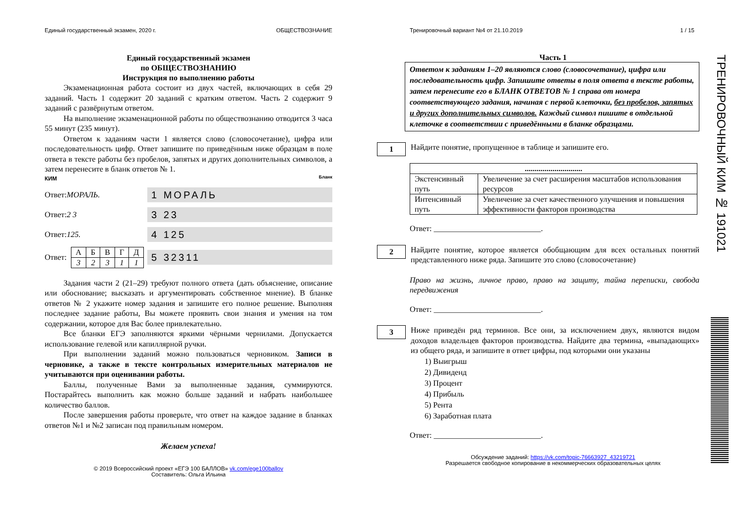Единый государственный экзамен, 2020 г. ОБЩЕСТВОЗНАНИЕ
Единый государственный экзамен
по ОБЩЕСТВОЗНАНИЮ
Инструкция по выполнению работы
Экзаменационная работа состоит из двух частей, включающих в себя 29 заданий. Часть 1 содержит 20 заданий с кратким ответом. Часть 2 содержит 9 заданий с развёрнутым ответом.
На выполнение экзаменационной работы по обществознанию отводится 3 часа 55 минут (235 минут).
Ответом к заданиям части 1 является слово (словосочетание), цифра или последовательность цифр. Ответ запишите по приведённым ниже образцам в поле ответа в тексте работы без пробелов, запятых и других дополнительных символов, а затем перенесите в бланк ответов № 1.
КИМ Бланк
Ответ: МОРАЛЬ.
1 МОРАЛЬ
Ответ: 2 3
3 23
Ответ: 125.
4 125
Ответ:
| А | Б | В | Г | Д |
| 3 | 2 | 3 | 1 | 1 |
5 32311
Задания части 2 (21–29) требуют полного ответа (дать объяснение, описание или обоснование; высказать и аргументировать собственное мнение). В бланке ответов № 2 укажите номер задания и запишите его полное решение. Выполняя последнее задание работы, Вы можете проявить свои знания и умения на том содержании, которое для Вас более привлекательно.
Все бланки ЕГЭ заполняются яркими чёрными чернилами. Допускается использование гелевой или капиллярной ручки.
При выполнении заданий можно пользоваться черновиком. Записи в черновике, а также в тексте контрольных измерительных материалов не учитываются при оценивании работы.
Баллы, полученные Вами за выполненные задания, суммируются. Постарайтесь выполнить как можно больше заданий и набрать наибольшее количество баллов.
После завершения работы проверьте, что ответ на каждое задание в бланках ответов №1 и №2 записан под правильным номером.
Желаем успеха!
© 2019 Всероссийский проект «ЕГЭ 100 БАЛЛОВ» vk.com/ege100ballov
Составитель: Ольга Ильина
Тренировочный вариант №4 от 21.10.2019 1 / 15
Часть 1
Ответом к заданиям 1–20 являются слово (словосочетание), цифра или последовательность цифр. Запишите ответы в поля ответа в тексте работы, затем перенесите его в БЛАНК ОТВЕТОВ № 1 справа от номера соответствующего задания, начиная с первой клеточки, без пробелов, запятых и других дополнительных символов. Каждый символ пишите в отдельной клеточке в соответствии с приведёнными в бланке образцами.
1
Найдите понятие, пропущенное в таблице и запишите его.
| ............................. | |
| Экстенсивный путь | Увеличение за счет расширения масштабов использования ресурсов |
| Интенсивный путь | Увеличение за счет качественного улучшения и повышения эффективности факторов производства |
Ответ: ___________________________.
2
Найдите понятие, которое является обобщающим для всех остальных понятий представленного ниже ряда. Запишите это слово (словосочетание)
Право на жизнь, личное право, право на защиту, тайна переписки, свобода передвижения
Ответ: ___________________________.
3
Ниже приведён ряд терминов. Все они, за исключением двух, являются видом доходов владельцев факторов производства. Найдите два термина, «выпадающих» из общего ряда, и запишите в ответ цифры, под которыми они указаны
1) Выигрыш
2) Дивиденд
3) Процент
4) Прибыль
5) Рента
6) Заработная плата
Ответ: ___________________________.
Обсуждение заданий: https://vk.com/topic-76663927_43219721
Разрешается свободное копирование в некоммерческих образовательных целях
ТРЕНИРОВОЧНЫЙ КИМ № 191021